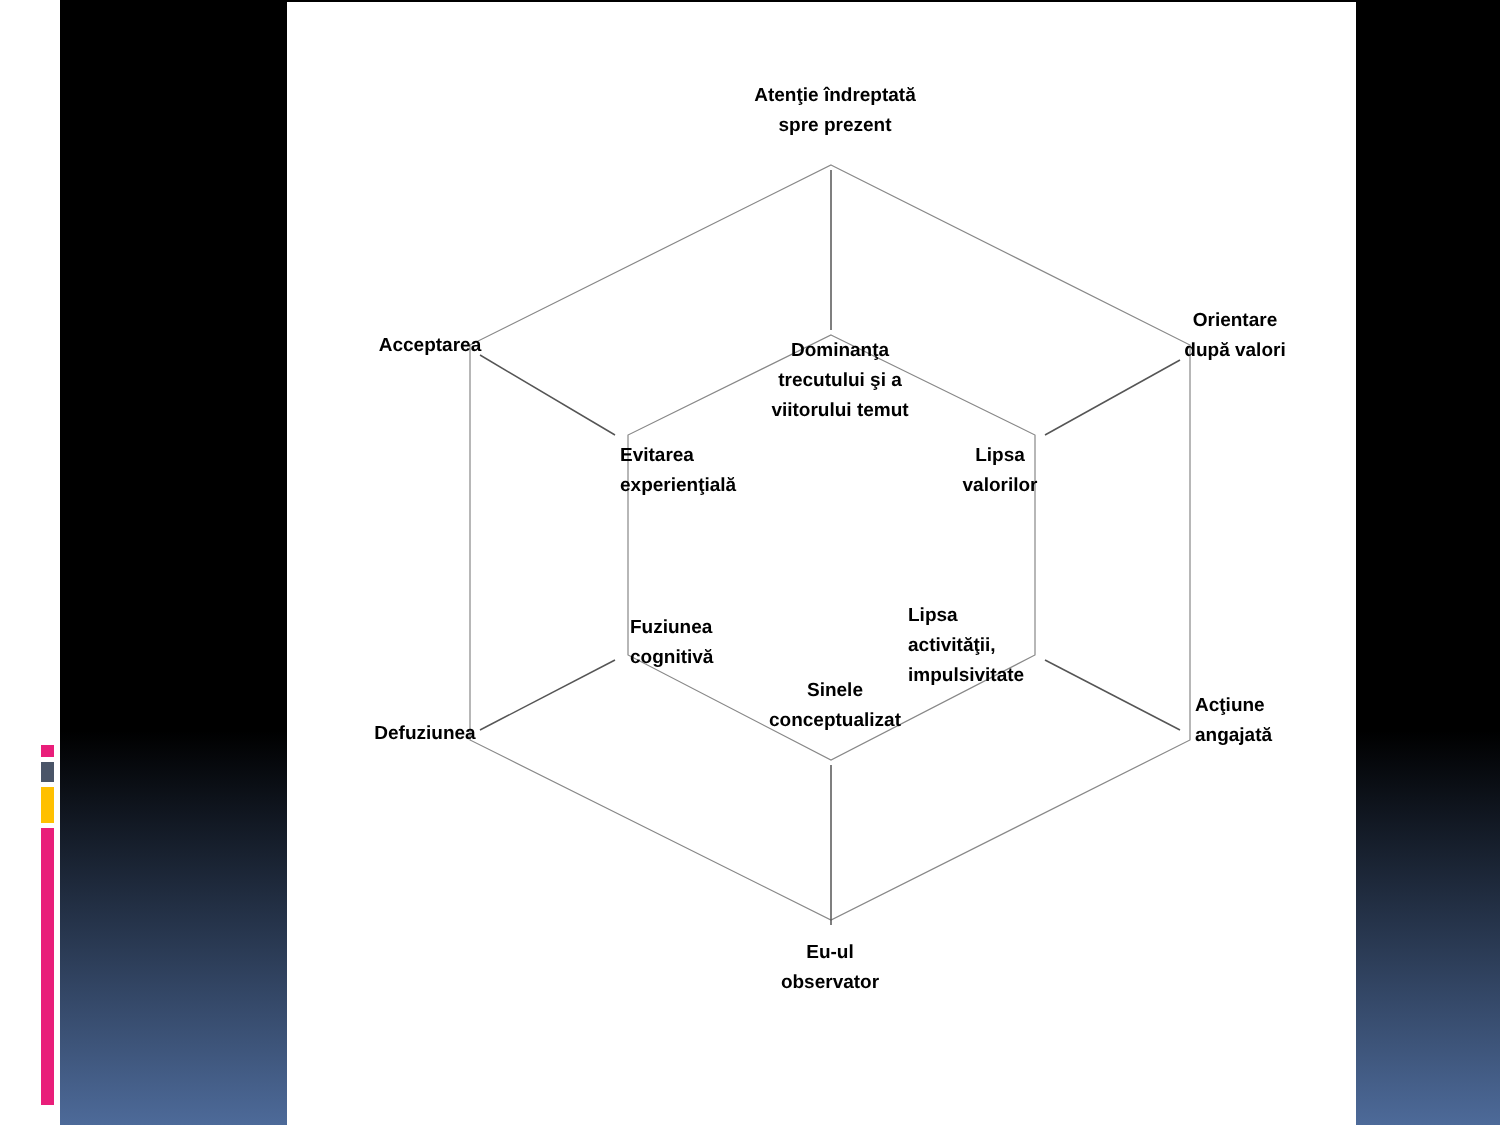Atenţie îndreptată spre prezent
Acceptarea
Orientare după valori
Dominanţa trecutului şi a viitorului temut
Evitarea experienţială
Lipsa valorilor
Fuziunea cognitivă
Lipsa activităţii, impulsivitate
Sinele conceptualizat
Defuziunea
Acţiune angajată
Eu-ul observator